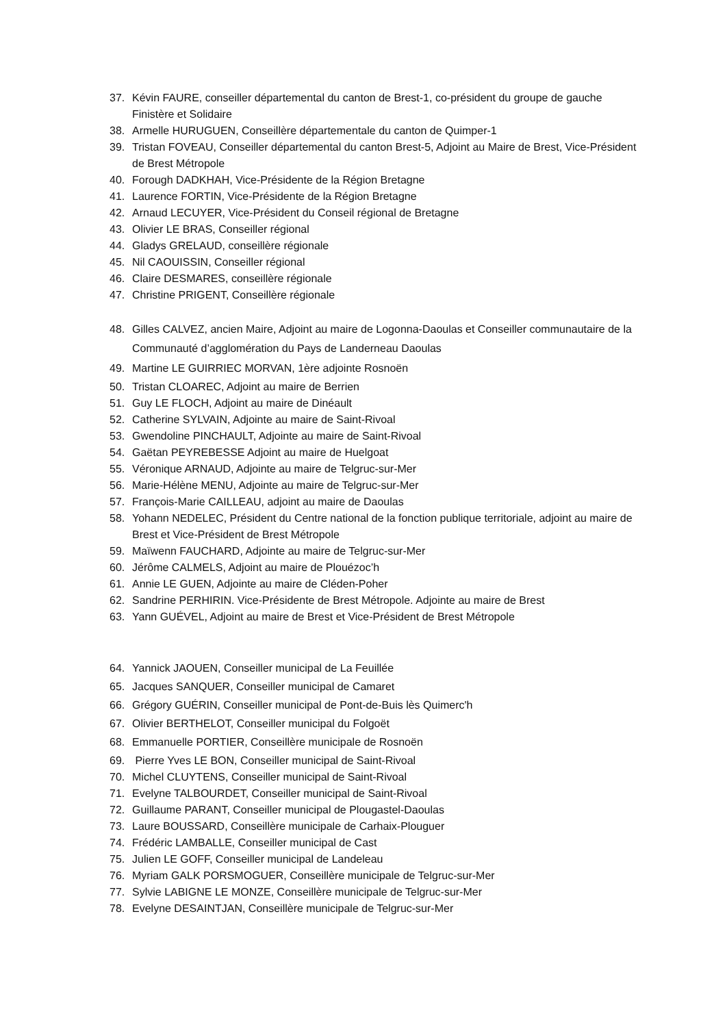37. Kévin FAURE, conseiller départemental du canton de Brest-1, co-président du groupe de gauche Finistère et Solidaire
38. Armelle HURUGUEN, Conseillère départementale du canton de Quimper-1
39. Tristan FOVEAU, Conseiller départemental du canton Brest-5, Adjoint au Maire de Brest, Vice-Président de Brest Métropole
40. Forough DADKHAH, Vice-Présidente de la Région Bretagne
41. Laurence FORTIN, Vice-Présidente de la Région Bretagne
42. Arnaud LECUYER, Vice-Président du Conseil régional de Bretagne
43. Olivier LE BRAS, Conseiller régional
44. Gladys GRELAUD, conseillère régionale
45. Nil CAOUISSIN, Conseiller régional
46. Claire DESMARES, conseillère régionale
47. Christine PRIGENT, Conseillère régionale
48. Gilles CALVEZ, ancien Maire, Adjoint au maire de Logonna-Daoulas et Conseiller communautaire de la Communauté d’agglomération du Pays de Landerneau Daoulas
49. Martine LE GUIRRIEC MORVAN, 1ère adjointe Rosnoën
50. Tristan CLOAREC, Adjoint au maire de Berrien
51. Guy LE FLOCH, Adjoint au maire de Dinéault
52. Catherine SYLVAIN, Adjointe au maire de Saint-Rivoal
53. Gwendoline PINCHAULT, Adjointe au maire de Saint-Rivoal
54. Gaëtan PEYREBESSE Adjoint au maire de Huelgoat
55. Véronique ARNAUD, Adjointe au maire de Telgruc-sur-Mer
56. Marie-Hélène MENU, Adjointe au maire de Telgruc-sur-Mer
57. François-Marie CAILLEAU, adjoint au maire de Daoulas
58. Yohann NEDELEC, Président du Centre national de la fonction publique territoriale, adjoint au maire de Brest et Vice-Président de Brest Métropole
59. Maïwenn FAUCHARD, Adjointe au maire de Telgruc-sur-Mer
60. Jérôme CALMELS, Adjoint au maire de Plouézoc’h
61. Annie LE GUEN, Adjointe au maire de Cléden-Poher
62. Sandrine PERHIRIN. Vice-Présidente de Brest Métropole. Adjointe au maire de Brest
63. Yann GUÉVEL, Adjoint au maire de Brest et Vice-Président de Brest Métropole
64. Yannick JAOUEN, Conseiller municipal de La Feuillée
65. Jacques SANQUER, Conseiller municipal de Camaret
66. Grégory GUÉRIN, Conseiller municipal de Pont-de-Buis lès Quimerc'h
67. Olivier BERTHELOT, Conseiller municipal du Folgoët
68. Emmanuelle PORTIER, Conseillère municipale de Rosnoën
69. Pierre Yves LE BON, Conseiller municipal de Saint-Rivoal
70. Michel CLUYTENS, Conseiller municipal de Saint-Rivoal
71. Evelyne TALBOURDET, Conseiller municipal de Saint-Rivoal
72. Guillaume PARANT, Conseiller municipal de Plougastel-Daoulas
73. Laure BOUSSARD, Conseillère municipale de Carhaix-Plouguer
74. Frédéric LAMBALLE, Conseiller municipal de Cast
75. Julien LE GOFF, Conseiller municipal de Landeleau
76. Myriam GALK PORSMOGUER, Conseillère municipale de Telgruc-sur-Mer
77. Sylvie LABIGNE LE MONZE, Conseillère municipale de Telgruc-sur-Mer
78. Evelyne DESAINTJAN, Conseillère municipale de Telgruc-sur-Mer